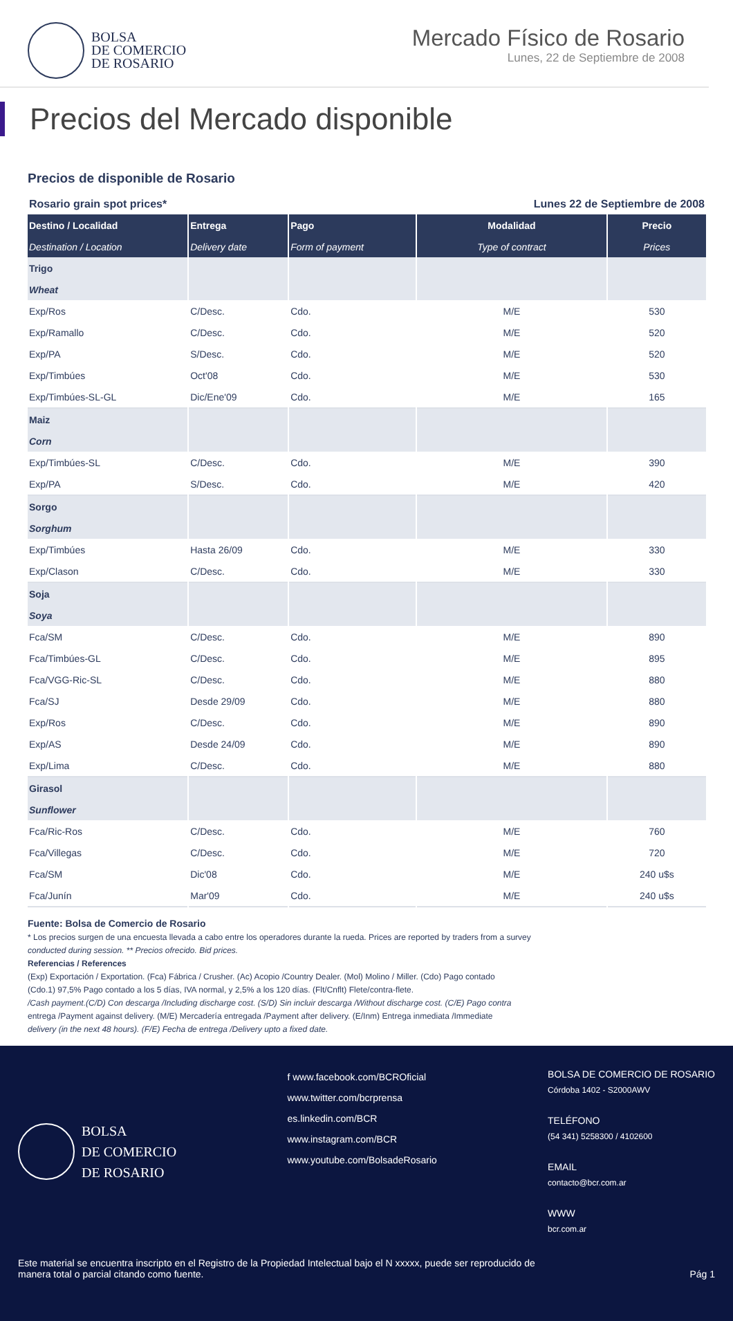BOLSA
DE COMERCIO
DE ROSARIO
Mercado Físico de Rosario
Lunes, 22 de Septiembre de 2008
Precios del Mercado disponible
Precios de disponible de Rosario
| Rosario grain spot prices* | | | Lunes 22 de Septiembre de 2008 | |
| Destino / Localidad | Entrega | Pago | Modalidad | Precio |
| Destination / Location | Delivery date | Form of payment | Type of contract | Prices |
| Trigo | | | | |
| Wheat | | | | |
| Exp/Ros | C/Desc. | Cdo. | M/E | 530 |
| Exp/Ramallo | C/Desc. | Cdo. | M/E | 520 |
| Exp/PA | S/Desc. | Cdo. | M/E | 520 |
| Exp/Timbúes | Oct'08 | Cdo. | M/E | 530 |
| Exp/Timbúes-SL-GL | Dic/Ene'09 | Cdo. | M/E | 165 |
| Maiz | | | | |
| Corn | | | | |
| Exp/Timbúes-SL | C/Desc. | Cdo. | M/E | 390 |
| Exp/PA | S/Desc. | Cdo. | M/E | 420 |
| Sorgo | | | | |
| Sorghum | | | | |
| Exp/Timbúes | Hasta 26/09 | Cdo. | M/E | 330 |
| Exp/Clason | C/Desc. | Cdo. | M/E | 330 |
| Soja | | | | |
| Soya | | | | |
| Fca/SM | C/Desc. | Cdo. | M/E | 890 |
| Fca/Timbúes-GL | C/Desc. | Cdo. | M/E | 895 |
| Fca/VGG-Ric-SL | C/Desc. | Cdo. | M/E | 880 |
| Fca/SJ | Desde 29/09 | Cdo. | M/E | 880 |
| Exp/Ros | C/Desc. | Cdo. | M/E | 890 |
| Exp/AS | Desde 24/09 | Cdo. | M/E | 890 |
| Exp/Lima | C/Desc. | Cdo. | M/E | 880 |
| Girasol | | | | |
| Sunflower | | | | |
| Fca/Ric-Ros | C/Desc. | Cdo. | M/E | 760 |
| Fca/Villegas | C/Desc. | Cdo. | M/E | 720 |
| Fca/SM | Dic'08 | Cdo. | M/E | 240 u$s |
| Fca/Junín | Mar'09 | Cdo. | M/E | 240 u$s |
Fuente: Bolsa de Comercio de Rosario
* Los precios surgen de una encuesta llevada a cabo entre los operadores durante la rueda. Prices are reported by traders from a survey
conducted during session. ** Precios ofrecido. Bid prices.
Referencias / References
(Exp) Exportación / Exportation. (Fca) Fábrica / Crusher. (Ac) Acopio /Country Dealer. (Mol) Molino / Miller. (Cdo) Pago contado
(Cdo.1) 97,5% Pago contado a los 5 días, IVA normal, y 2,5% a los 120 días. (Flt/Cnflt) Flete/contra-flete.
/Cash payment.(C/D) Con descarga /Including discharge cost. (S/D) Sin incluir descarga /Without discharge cost. (C/E) Pago contra
entrega /Payment against delivery. (M/E) Mercadería entregada /Payment after delivery. (E/Inm) Entrega inmediata /Immediate
delivery (in the next 48 hours). (F/E) Fecha de entrega /Delivery upto a fixed date.
BOLSA
DE COMERCIO
DE ROSARIO
f www.facebook.com/BCROficial
www.twitter.com/bcrprensa
es.linkedin.com/BCR
www.instagram.com/BCR
www.youtube.com/BolsadeRosario
BOLSA DE COMERCIO DE ROSARIO
Córdoba 1402 - S2000AWV
TELÉFONO
(54 341) 5258300 / 4102600
EMAIL
contacto@bcr.com.ar
WWW
bcr.com.ar
Este material se encuentra inscripto en el Registro de la Propiedad Intelectual bajo el N xxxxx, puede ser reproducido de
manera total o parcial citando como fuente.
Pág 1